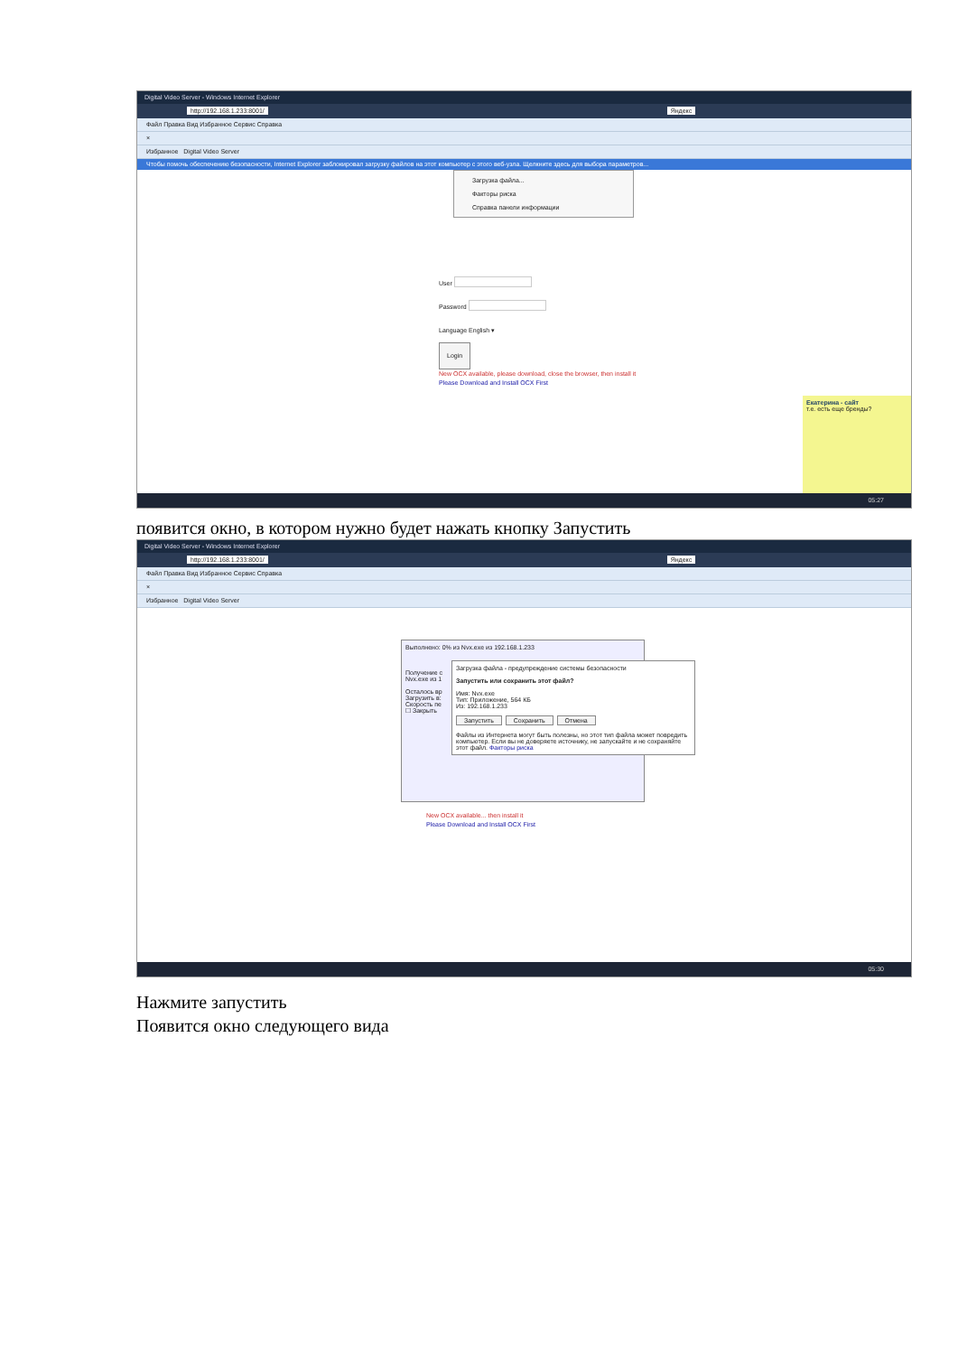Digital Video Server - Windows Internet Explorer
http://192.168.1.233:8001/ Яндекс
Файл Правка Вид Избранное Сервис Справка
×
Избранное Digital Video Server
Чтобы помочь обеспечению безопасности, Internet Explorer заблокировал загрузку файлов на этот компьютер с этого веб-узла. Щелкните здесь для выбора параметров...
Загрузка файла...
Факторы риска
Справка панели информации
User
Password
Language English ▾
Login
New OCX available, please download, close the browser, then install it
Please Download and Install OCX First
Екатерина - сайт
т.е. есть еще бренды?
05:27
появится окно, в котором нужно будет нажать кнопку Запустить
Digital Video Server - Windows Internet Explorer
http://192.168.1.233:8001/ Яндекс
Файл Правка Вид Избранное Сервис Справка
×
Избранное Digital Video Server
Выполнено: 0% из Nvx.exe из 192.168.1.233
Получение с
Nvx.exe из 1
Осталось вр
Загрузить в:
Скорость пе
☐ Закрыть
Загрузка файла - предупреждение системы безопасности
Запустить или сохранить этот файл?
Имя: Nvx.exe
Тип: Приложение, 564 КБ
Из: 192.168.1.233
Запустить Сохранить Отмена
Файлы из Интернета могут быть полезны, но этот тип файла может повредить компьютер. Если вы не доверяете источнику, не запускайте и не сохраняйте этот файл. Факторы риска
New OCX available... then install it
Please Download and Install OCX First
05:30
Нажмите запустить
Появится окно следующего вида